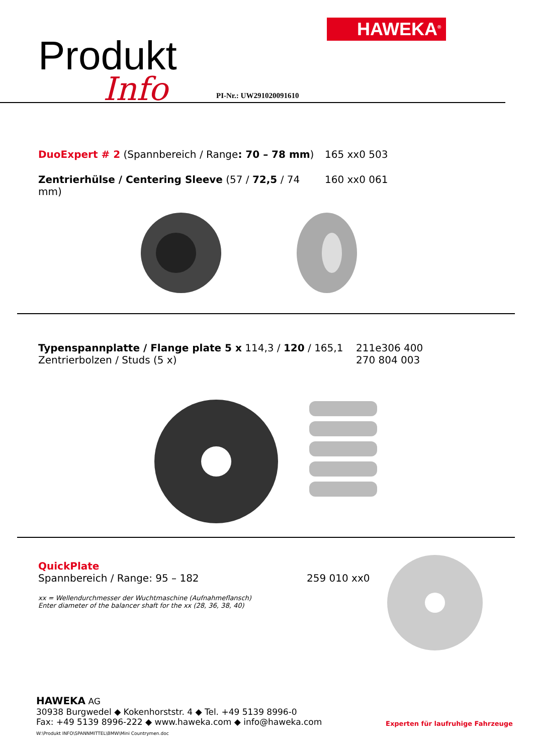HAWEKA<sup>®</sup>
Produkt
Info PI-Nr.: UW291020091610
DuoExpert # 2 (Spannbereich / Range: 70 – 78 mm)
165 xx0 503
Zentrierhülse / Centering Sleeve (57 / 72,5 / 74 mm)
160 xx0 061
Typenspannplatte / Flange plate 5 x 114,3 / 120 / 165,1
Zentrierbolzen / Studs (5 x)
211e306 400
270 804 003
QuickPlate
Spannbereich / Range: 95 – 182
259 010 xx0
xx = Wellendurchmesser der Wuchtmaschine (Aufnahmeflansch)
Enter diameter of the balancer shaft for the xx (28, 36, 38, 40)
HAWEKA AG
30938 Burgwedel ◆ Kokenhorststr. 4 ◆ Tel. +49 5139 8996-0
Fax: +49 5139 8996-222 ◆ www.haweka.com ◆ info@haweka.com
W:\Produkt INFO\SPANNMITTEL\BMW\Mini Countrymen.doc
Experten für laufruhige Fahrzeuge